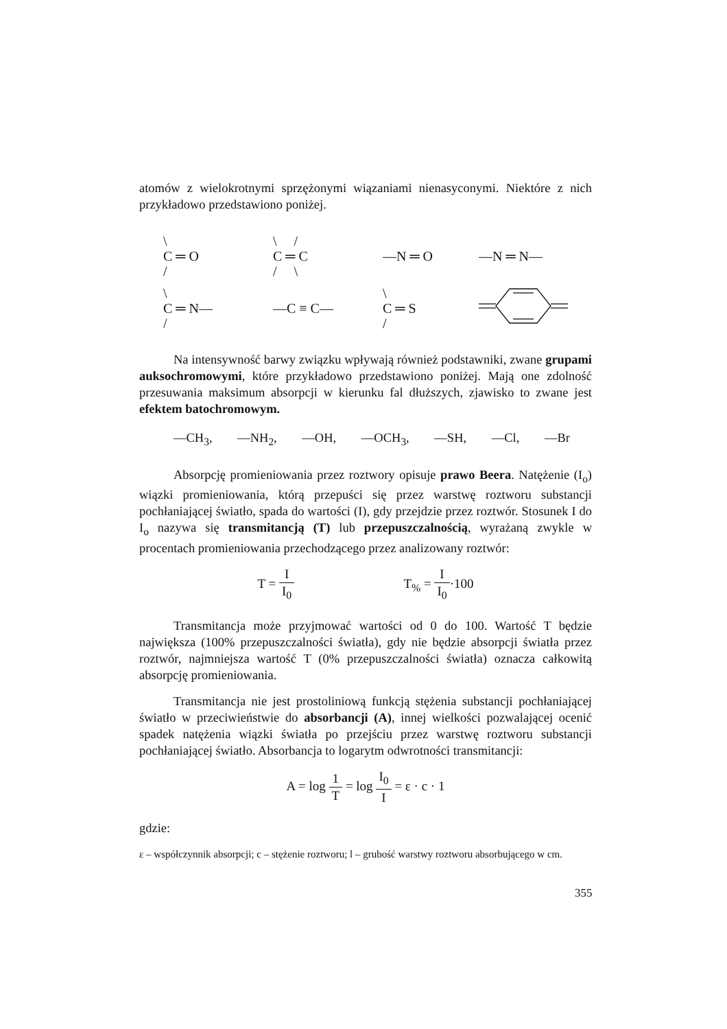atomów z wielokrotnymi sprzężonymi wiązaniami nienasyconymi. Niektóre z nich przykładowo przedstawiono poniżej.
\
C ═ O
/
\ /
C ═ C
/ \
—N ═ O
—N ═ N—
\
C ═ N—
/
—C ≡ C—
\
C ═ S
/
Na intensywność barwy związku wpływają również podstawniki, zwane grupami auksochromowymi, które przykładowo przedstawiono poniżej. Mają one zdolność przesuwania maksimum absorpcji w kierunku fal dłuższych, zjawisko to zwane jest efektem batochromowym.
—CH<sub>3</sub>, —NH<sub>2</sub>, —OH, —OCH<sub>3</sub>, —SH, —Cl, —Br
Absorpcję promieniowania przez roztwory opisuje prawo Beera. Natężenie (I<sub>o</sub>) wiązki promieniowania, którą przepuści się przez warstwę roztworu substancji pochłaniającej światło, spada do wartości (I), gdy przejdzie przez roztwór. Stosunek I do I<sub>o</sub> nazywa się transmitancją (T) lub przepuszczalnością, wyrażaną zwykle w procentach promieniowania przechodzącego przez analizowany roztwór:
T = I I<sub>0</sub> T<sub>%</sub> = I I<sub>0</sub>·100
Transmitancja może przyjmować wartości od 0 do 100. Wartość T będzie największa (100% przepuszczalności światła), gdy nie będzie absorpcji światła przez roztwór, najmniejsza wartość T (0% przepuszczalności światła) oznacza całkowitą absorpcję promieniowania.
Transmitancja nie jest prostoliniową funkcją stężenia substancji pochłaniającej światło w przeciwieństwie do absorbancji (A), innej wielkości pozwalającej ocenić spadek natężenia wiązki światła po przejściu przez warstwę roztworu substancji pochłaniającej światło. Absorbancja to logarytm odwrotności transmitancji:
A = log 1 T = log I<sub>0</sub> I = ε · c · 1
gdzie:
ε – współczynnik absorpcji; c – stężenie roztworu; l – grubość warstwy roztworu absorbującego w cm.
355